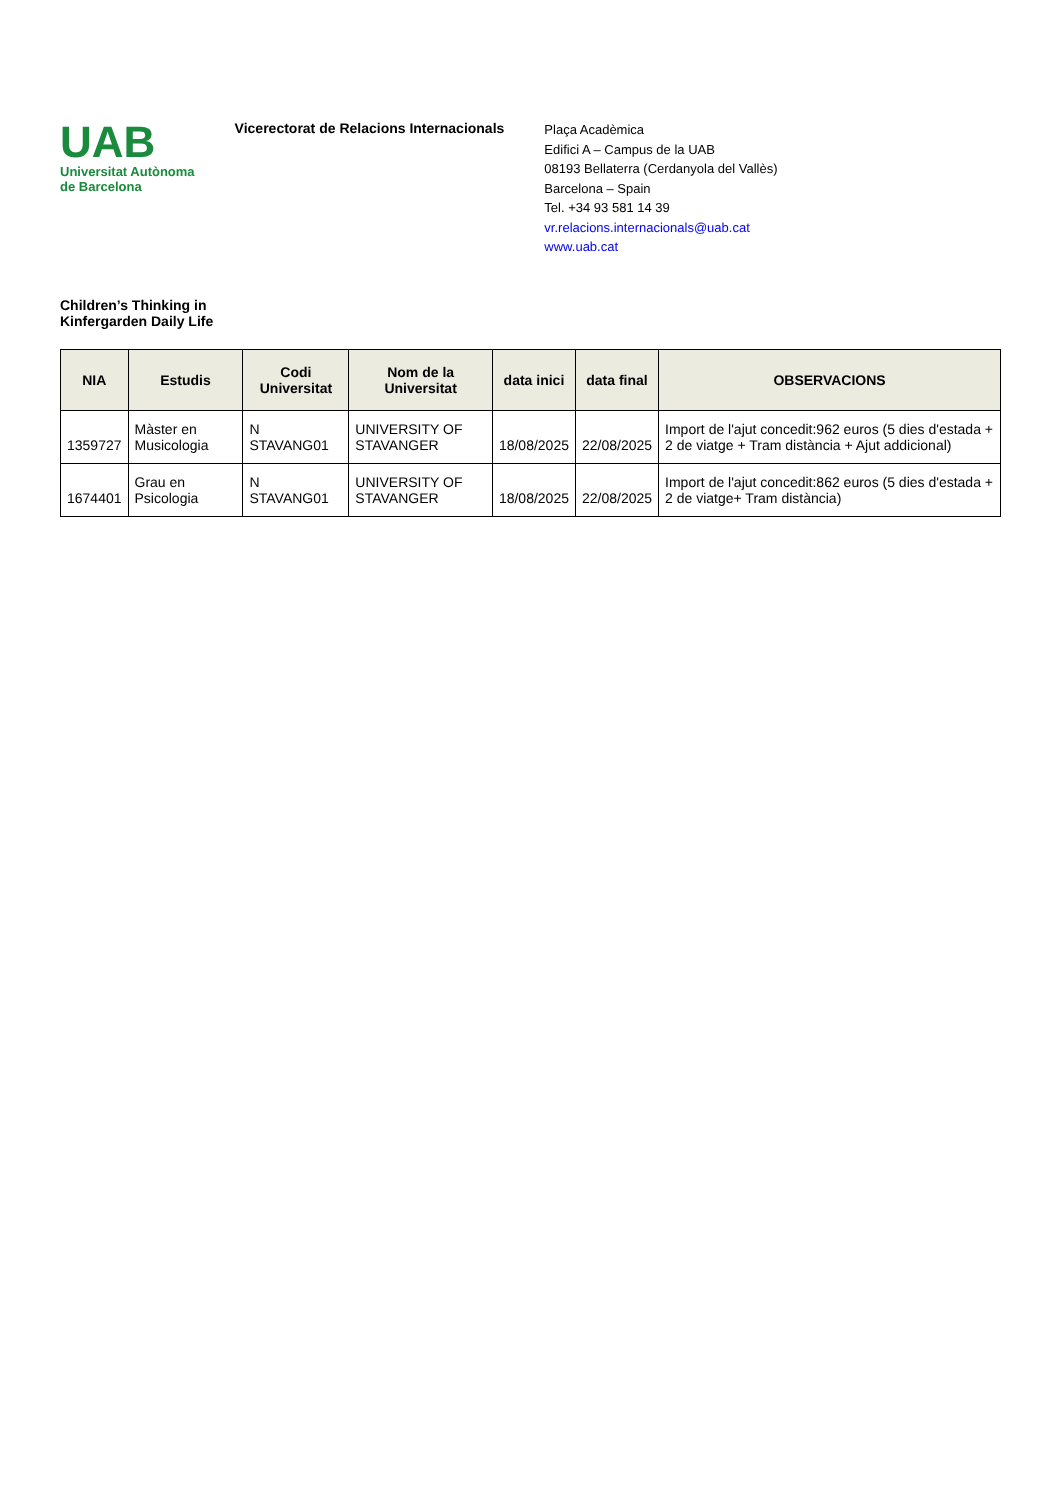UAB
Universitat Autònoma
de Barcelona
Vicerectorat de Relacions Internacionals
Plaça Acadèmica
Edifici A – Campus de la UAB
08193 Bellaterra (Cerdanyola del Vallès)
Barcelona – Spain
Tel. +34 93 581 14 39
vr.relacions.internacionals@uab.cat
www.uab.cat
Children’s Thinking in
Kinfergarden Daily Life
| NIA | Estudis | Codi Universitat | Nom de la Universitat | data inici | data final | OBSERVACIONS |
| --- | --- | --- | --- | --- | --- | --- |
| 1359727 | Màster en Musicologia | N STAVANG01 | UNIVERSITY OF STAVANGER | 18/08/2025 | 22/08/2025 | Import de l'ajut concedit:962 euros (5 dies d'estada + 2 de viatge + Tram distància + Ajut addicional) |
| 1674401 | Grau en Psicologia | N STAVANG01 | UNIVERSITY OF STAVANGER | 18/08/2025 | 22/08/2025 | Import de l'ajut concedit:862 euros (5 dies d'estada + 2 de viatge+ Tram distància) |